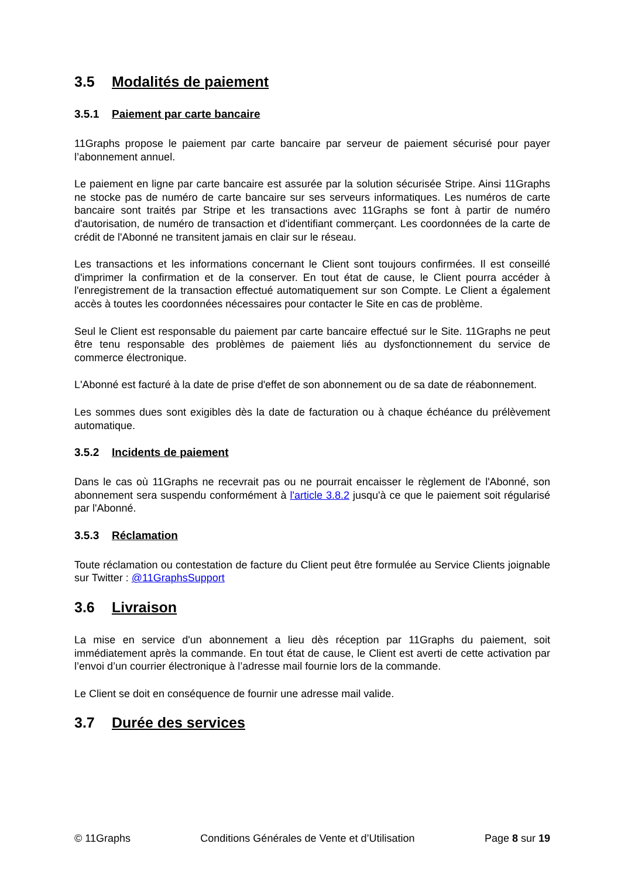3.5 Modalités de paiement
3.5.1 Paiement par carte bancaire
11Graphs propose le paiement par carte bancaire par serveur de paiement sécurisé pour payer l’abonnement annuel.
Le paiement en ligne par carte bancaire est assurée par la solution sécurisée Stripe. Ainsi 11Graphs ne stocke pas de numéro de carte bancaire sur ses serveurs informatiques. Les numéros de carte bancaire sont traités par Stripe et les transactions avec 11Graphs se font à partir de numéro d'autorisation, de numéro de transaction et d'identifiant commerçant. Les coordonnées de la carte de crédit de l'Abonné ne transitent jamais en clair sur le réseau.
Les transactions et les informations concernant le Client sont toujours confirmées. Il est conseillé d'imprimer la confirmation et de la conserver. En tout état de cause, le Client pourra accéder à l'enregistrement de la transaction effectué automatiquement sur son Compte. Le Client a également accès à toutes les coordonnées nécessaires pour contacter le Site en cas de problème.
Seul le Client est responsable du paiement par carte bancaire effectué sur le Site. 11Graphs ne peut être tenu responsable des problèmes de paiement liés au dysfonctionnement du service de commerce électronique.
L'Abonné est facturé à la date de prise d'effet de son abonnement ou de sa date de réabonnement.
Les sommes dues sont exigibles dès la date de facturation ou à chaque échéance du prélèvement automatique.
3.5.2 Incidents de paiement
Dans le cas où 11Graphs ne recevrait pas ou ne pourrait encaisser le règlement de l'Abonné, son abonnement sera suspendu conformément à l'article 3.8.2 jusqu'à ce que le paiement soit régularisé par l'Abonné.
3.5.3 Réclamation
Toute réclamation ou contestation de facture du Client peut être formulée au Service Clients joignable sur Twitter : @11GraphsSupport
3.6 Livraison
La mise en service d'un abonnement a lieu dès réception par 11Graphs du paiement, soit immédiatement après la commande. En tout état de cause, le Client est averti de cette activation par l’envoi d’un courrier électronique à l’adresse mail fournie lors de la commande.
Le Client se doit en conséquence de fournir une adresse mail valide.
3.7 Durée des services
© 11Graphs Conditions Générales de Vente et d’Utilisation Page 8 sur 19